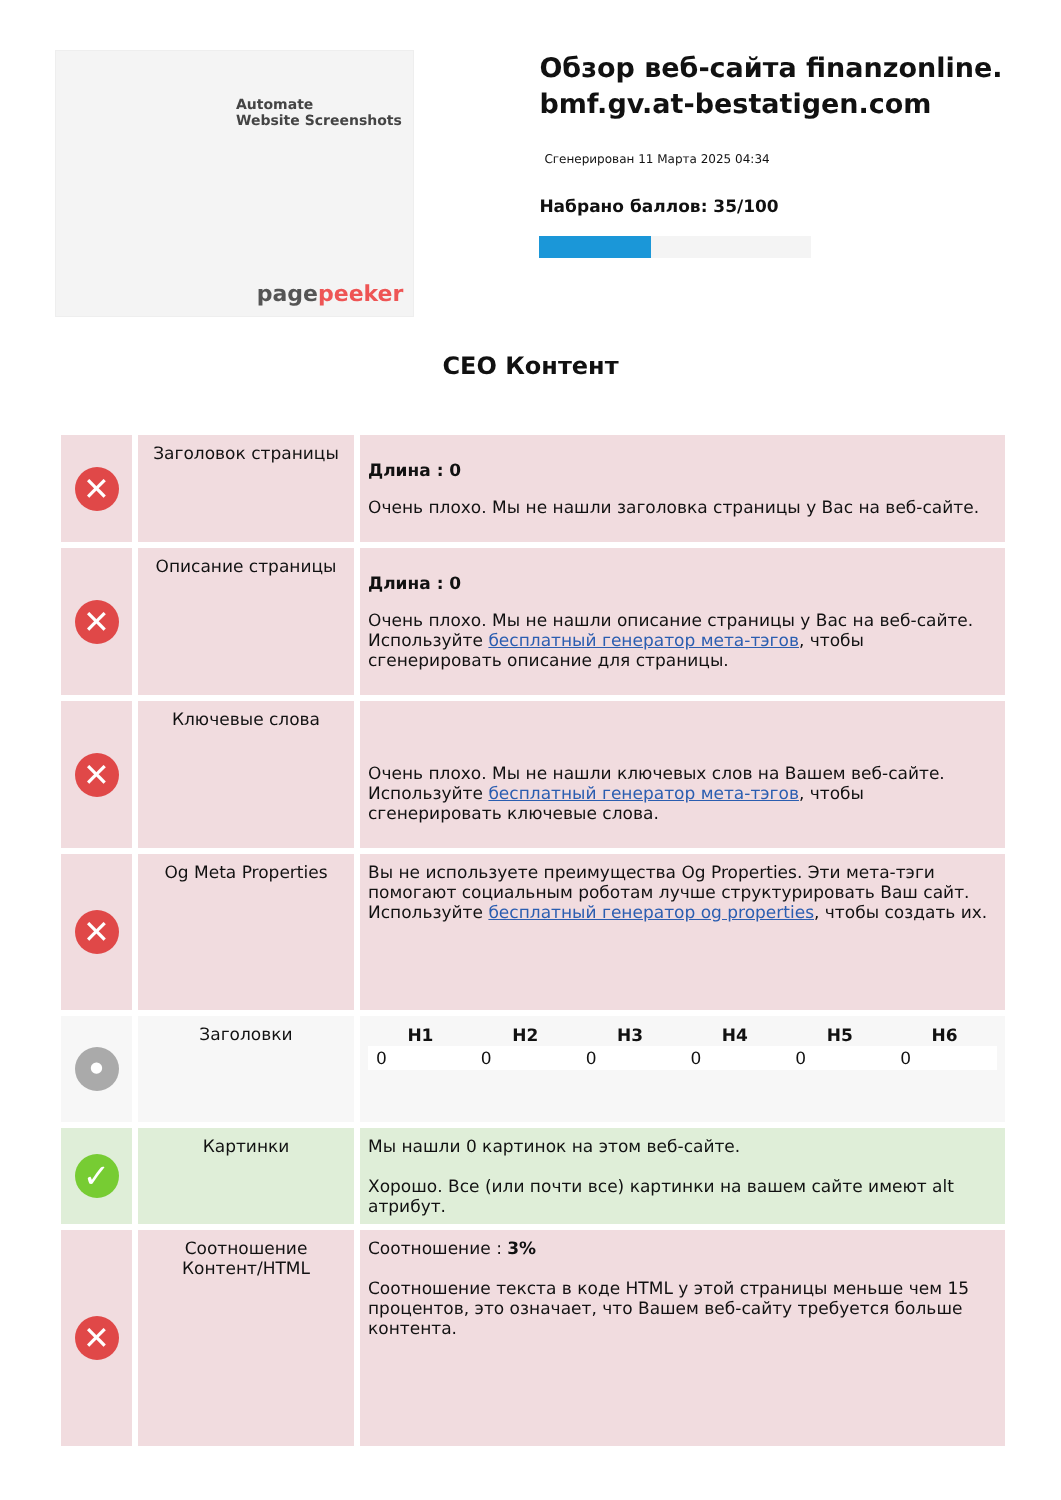Automate
Website Screenshots
pagepeeker
Обзор веб-сайта finanzonline.bmf.gv.at-bestatigen.com
Сгенерирован 11 Марта 2025 04:34
Набрано баллов: 35/100
СЕО Контент
| ✕ | Заголовок страницы | Длина : 0 Очень плохо. Мы не нашли заголовка страницы у Вас на веб-сайте. |
| ✕ | Описание страницы | Длина : 0 Очень плохо. Мы не нашли описание страницы у Вас на веб-сайте. Используйте бесплатный генератор мета-тэгов , чтобы сгенерировать описание для страницы. |
| ✕ | Ключевые слова | Очень плохо. Мы не нашли ключевых слов на Вашем веб-сайте. Используйте бесплатный генератор мета-тэгов , чтобы сгенерировать ключевые слова. |
| ✕ | Og Meta Properties | Вы не используете преимущества Og Properties. Эти мета-тэги помогают социальным роботам лучше структурировать Ваш сайт. Используйте бесплатный генератор og properties , чтобы создать их. |
| • | Заголовки | / H1 / H2 / H3 / H4 / H5 / H6 / / --- / --- / --- / --- / --- / --- / / 0 / 0 / 0 / 0 / 0 / 0 / |
| ✓ | Картинки | Мы нашли 0 картинок на этом веб-сайте. Хорошо. Все (или почти все) картинки на вашем сайте имеют alt атрибут. |
| ✕ | Соотношение Контент/HTML | Соотношение : 3% Соотношение текста в коде HTML у этой страницы меньше чем 15 процентов, это означает, что Вашем веб-сайту требуется больше контента. |